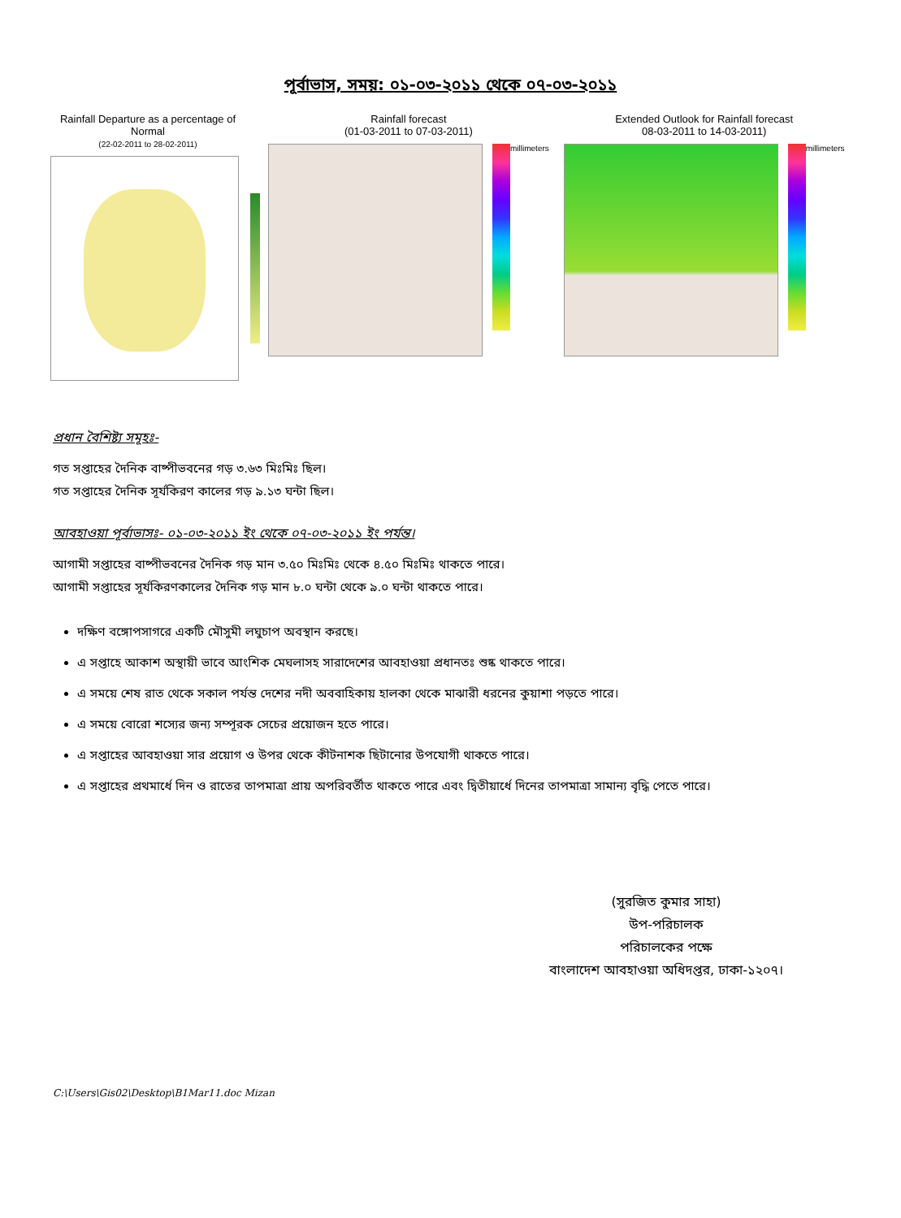পূর্বাভাস, সময়: ০১-০৩-২০১১ থেকে ০৭-০৩-২০১১
Rainfall Departure as a percentage of Normal
(22-02-2011 to 28-02-2011)
Rainfall forecast
(01-03-2011 to 07-03-2011)
millimeters
Extended Outlook for Rainfall forecast
08-03-2011 to 14-03-2011)
millimeters
প্রধান বৈশিষ্ট্য সমূহঃ-
গত সপ্তাহের দৈনিক বাষ্পীভবনের গড় ৩.৬৩ মিঃমিঃ ছিল।
গত সপ্তাহের দৈনিক সূর্যকিরণ কালের গড় ৯.১৩ ঘন্টা ছিল।
আবহাওয়া পূর্বাভাসঃ- ০১-০৩-২০১১ ইং থেকে ০৭-০৩-২০১১ ইং পর্যন্ত।
আগামী সপ্তাহের বাষ্পীভবনের দৈনিক গড় মান ৩.৫০ মিঃমিঃ থেকে ৪.৫০ মিঃমিঃ থাকতে পারে।
আগামী সপ্তাহের সূর্যকিরণকালের দৈনিক গড় মান ৮.০ ঘন্টা থেকে ৯.০ ঘন্টা থাকতে পারে।
দক্ষিণ বঙ্গোপসাগরে একটি মৌসুমী লঘুচাপ অবস্থান করছে।
এ সপ্তাহে আকাশ অস্থায়ী ভাবে আংশিক মেঘলাসহ সারাদেশের আবহাওয়া প্রধানতঃ শুষ্ক থাকতে পারে।
এ সময়ে শেষ রাত থেকে সকাল পর্যন্ত দেশের নদী অববাহিকায় হালকা থেকে মাঝারী ধরনের কুয়াশা পড়তে পারে।
এ সময়ে বোরো শস্যের জন্য সম্পূরক সেচের প্রয়োজন হতে পারে।
এ সপ্তাহের আবহাওয়া সার প্রয়োগ ও উপর থেকে কীটনাশক ছিটানোর উপযোগী থাকতে পারে।
এ সপ্তাহের প্রথমার্ধে দিন ও রাতের তাপমাত্রা প্রায় অপরিবর্তীত থাকতে পারে এবং দ্বিতীয়ার্ধে দিনের তাপমাত্রা সামান্য বৃদ্ধি পেতে পারে।
(সুরজিত কুমার সাহা)
উপ-পরিচালক
পরিচালকের পক্ষে
বাংলাদেশ আবহাওয়া অধিদপ্তর, ঢাকা-১২০৭।
C:\Users\Gis02\Desktop\B1Mar11.doc Mizan